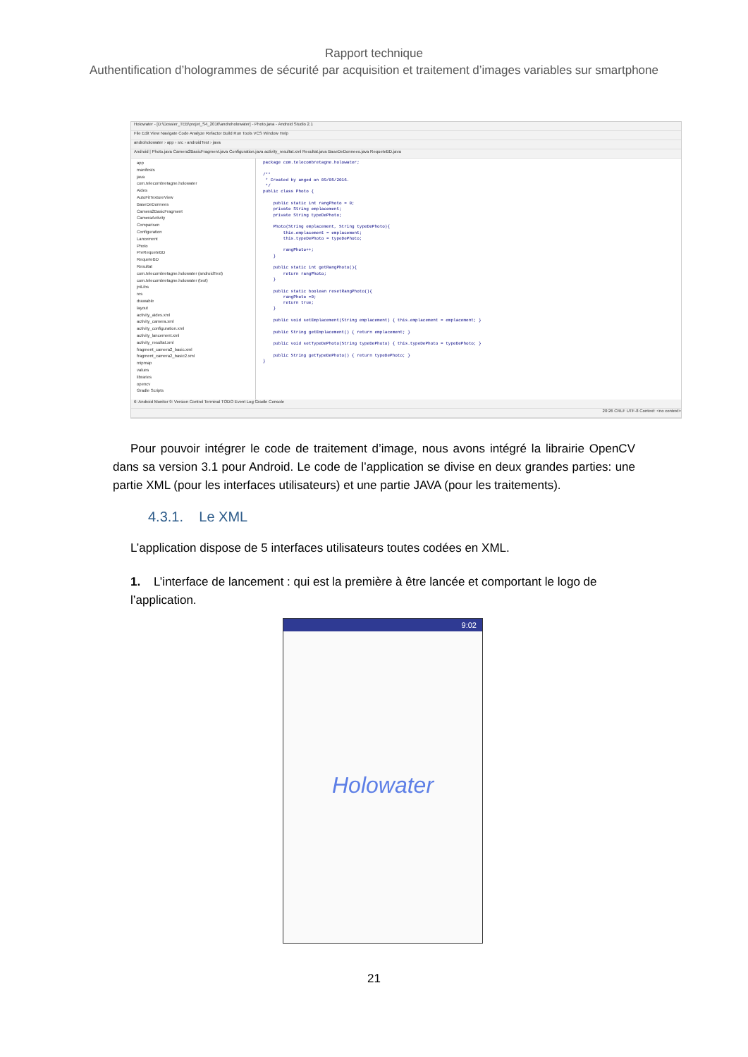Rapport technique
Authentification d’hologrammes de sécurité par acquisition et traitement d’images variables sur smartphone
Holowater - [D:\Dossier_TEB\projet_S4_2016\androholowater] - Photo.java - Android Studio 2.1
File Edit View Navigate Code Analyze Refactor Build Run Tools VCS Window Help
androholowater › app › src › androidTest › java
Android | Photo.java Camera2BasicFragment.java Configuration.java activity_resultat.xml Resultat.java BaseDeDonnees.java RequeteBD.java
app
manifests
java
com.telecombretagne.holowater
Aides
AutoFitTextureView
BaseDeDonnees
Camera2BasicFragment
CameraActivity
Comparison
Configuration
Lancement
Photo
PreRequeteBD
RequeteBD
Resultat
com.telecombretagne.holowater (androidTest)
com.telecombretagne.holowater (test)
jniLibs
res
drawable
layout
activity_aides.xml
activity_camera.xml
activity_configuration.xml
activity_lancement.xml
activity_resultat.xml
fragment_camera2_basic.xml
fragment_camera2_basic2.xml
mipmap
values
libraries
opencv
Gradle Scripts
package com.telecombretagne.holowater; /** * Created by anged on 09/05/2016. */ public class Photo { public static int rangPhoto = 0; private String emplacement; private String typeDePhoto; Photo(String emplacement, String typeDePhoto){ this.emplacement = emplacement; this.typeDePhoto = typeDePhoto; rangPhoto++; } public static int getRangPhoto(){ return rangPhoto; } public static boolean resetRangPhoto(){ rangPhoto =0; return true; } public void setEmplacement(String emplacement) { this.emplacement = emplacement; } public String getEmplacement() { return emplacement; } public void setTypeDePhoto(String typeDePhoto) { this.typeDePhoto = typeDePhoto; } public String getTypeDePhoto() { return typeDePhoto; } }
6: Android Monitor 9: Version Control Terminal TODO Event Log Gradle Console
20:26 CRLF UTF-8 Context: <no context>
Pour pouvoir intégrer le code de traitement d’image, nous avons intégré la librairie OpenCV dans sa version 3.1 pour Android. Le code de l’application se divise en deux grandes parties: une partie XML (pour les interfaces utilisateurs) et une partie JAVA (pour les traitements).
4.3.1. Le XML
L’application dispose de 5 interfaces utilisateurs toutes codées en XML.
1. L’interface de lancement : qui est la première à être lancée et comportant le logo de l’application.
9:02
Holowater
21